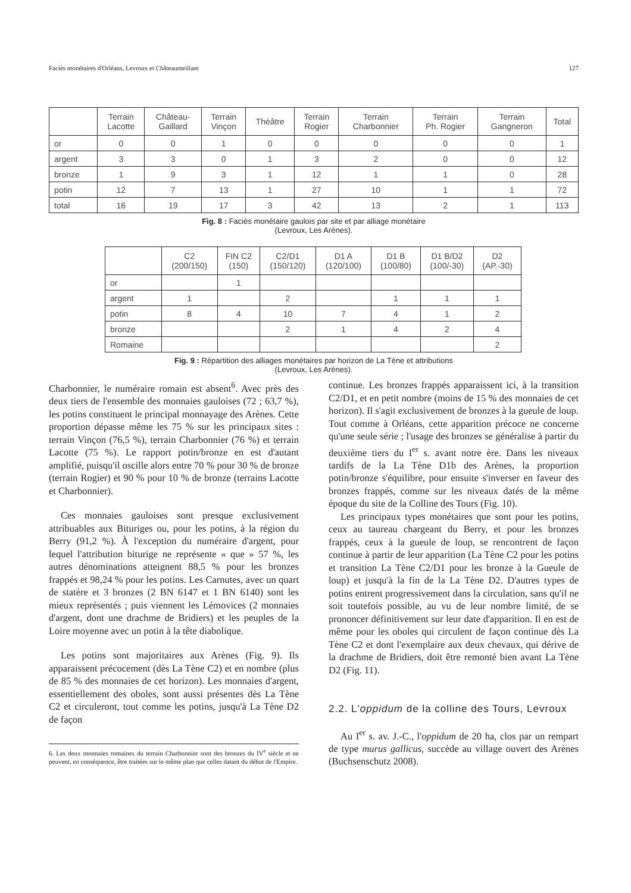Faciès monétaires d'Orléans, Levroux et Châteaumeillant 127
| | Terrain Lacotte | Château- Gaillard | Terrain Vinçon | Théâtre | Terrain Rogier | Terrain Charbonnier | Terrain Ph. Rogier | Terrain Gangneron | Total |
| --- | --- | --- | --- | --- | --- | --- | --- | --- | --- |
| or | 0 | 0 | 1 | 0 | 0 | 0 | 0 | 0 | 1 |
| argent | 3 | 3 | 0 | 1 | 3 | 2 | 0 | 0 | 12 |
| bronze | 1 | 9 | 3 | 1 | 12 | 1 | 1 | 0 | 28 |
| potin | 12 | 7 | 13 | 1 | 27 | 10 | 1 | 1 | 72 |
| total | 16 | 19 | 17 | 3 | 42 | 13 | 2 | 1 | 113 |
Fig. 8 : Faciès monétaire gaulois par site et par alliage monétaire
(Levroux, Les Arènes).
| | C2 (200/150) | FIN C2 (150) | C2/D1 (150/120) | D1 A (120/100) | D1 B (100/80) | D1 B/D2 (100/-30) | D2 (AP.-30) |
| --- | --- | --- | --- | --- | --- | --- | --- |
| or | | 1 | | | | | |
| argent | 1 | | 2 | | 1 | 1 | 1 |
| potin | 8 | 4 | 10 | 7 | 4 | 1 | 2 |
| bronze | | | 2 | 1 | 4 | 2 | 4 |
| Romaine | | | | | | | 2 |
Fig. 9 : Répartition des alliages monétaires par horizon de La Tène et attributions
(Levroux, Les Arènes).
Charbonnier, le numéraire romain est absent<sup>6</sup>. Avec près des deux tiers de l'ensemble des monnaies gauloises (72 ; 63,7 %), les potins constituent le principal monnayage des Arènes. Cette proportion dépasse même les 75 % sur les principaux sites : terrain Vinçon (76,5 %), terrain Charbonnier (76 %) et terrain Lacotte (75 %). Le rapport potin/bronze en est d'autant amplifié, puisqu'il oscille alors entre 70 % pour 30 % de bronze (terrain Rogier) et 90 % pour 10 % de bronze (terrains Lacotte et Charbonnier).
Ces monnaies gauloises sont presque exclusivement attribuables aux Bituriges ou, pour les potins, à la région du Berry (91,2 %). À l'exception du numéraire d'argent, pour lequel l'attribution biturige ne représente « que » 57 %, les autres dénominations atteignent 88,5 % pour les bronzes frappés et 98,24 % pour les potins. Les Carnutes, avec un quart de statère et 3 bronzes (2 BN 6147 et 1 BN 6140) sont les mieux représentés ; puis viennent les Lémovices (2 monnaies d'argent, dont une drachme de Bridiers) et les peuples de la Loire moyenne avec un potin à la tête diabolique.
Les potins sont majoritaires aux Arènes (Fig. 9). Ils apparaissent précocement (dès La Tène C2) et en nombre (plus de 85 % des monnaies de cet horizon). Les monnaies d'argent, essentiellement des oboles, sont aussi présentes dès La Tène C2 et circuleront, tout comme les potins, jusqu'à La Tène D2 de façon
6. Les deux monnaies romaines du terrain Charbonnier sont des bronzes du IV<sup>e</sup> siècle et ne peuvent, en conséquence, être traitées sur le même plan que celles datant du début de l'Empire.
continue. Les bronzes frappés apparaissent ici, à la transition C2/D1, et en petit nombre (moins de 15 % des monnaies de cet horizon). Il s'agit exclusivement de bronzes à la gueule de loup. Tout comme à Orléans, cette apparition précoce ne concerne qu'une seule série ; l'usage des bronzes se généralise à partir du deuxième tiers du I<sup>er</sup> s. avant notre ère. Dans les niveaux tardifs de la La Tène D1b des Arènes, la proportion potin/bronze s'équilibre, pour ensuite s'inverser en faveur des bronzes frappés, comme sur les niveaux datés de la même époque du site de la Colline des Tours (Fig. 10).
Les principaux types monétaires que sont pour les potins, ceux au taureau chargeant du Berry, et pour les bronzes frappés, ceux à la gueule de loup, se rencontrent de façon continue à partir de leur apparition (La Tène C2 pour les potins et transition La Tène C2/D1 pour les bronze à la Gueule de loup) et jusqu'à la fin de la La Tène D2. D'autres types de potins entrent progressivement dans la circulation, sans qu'il ne soit toutefois possible, au vu de leur nombre limité, de se prononcer définitivement sur leur date d'apparition. Il en est de même pour les oboles qui circulent de façon continue dès La Tène C2 et dont l'exemplaire aux deux chevaux, qui dérive de la drachme de Bridiers, doit être remonté bien avant La Tène D2 (Fig. 11).
2.2. L'oppidum de la colline des Tours, Levroux
Au I<sup>er</sup> s. av. J.-C., l'oppidum de 20 ha, clos par un rempart de type murus gallicus, succède au village ouvert des Arènes (Buchsenschutz 2008).